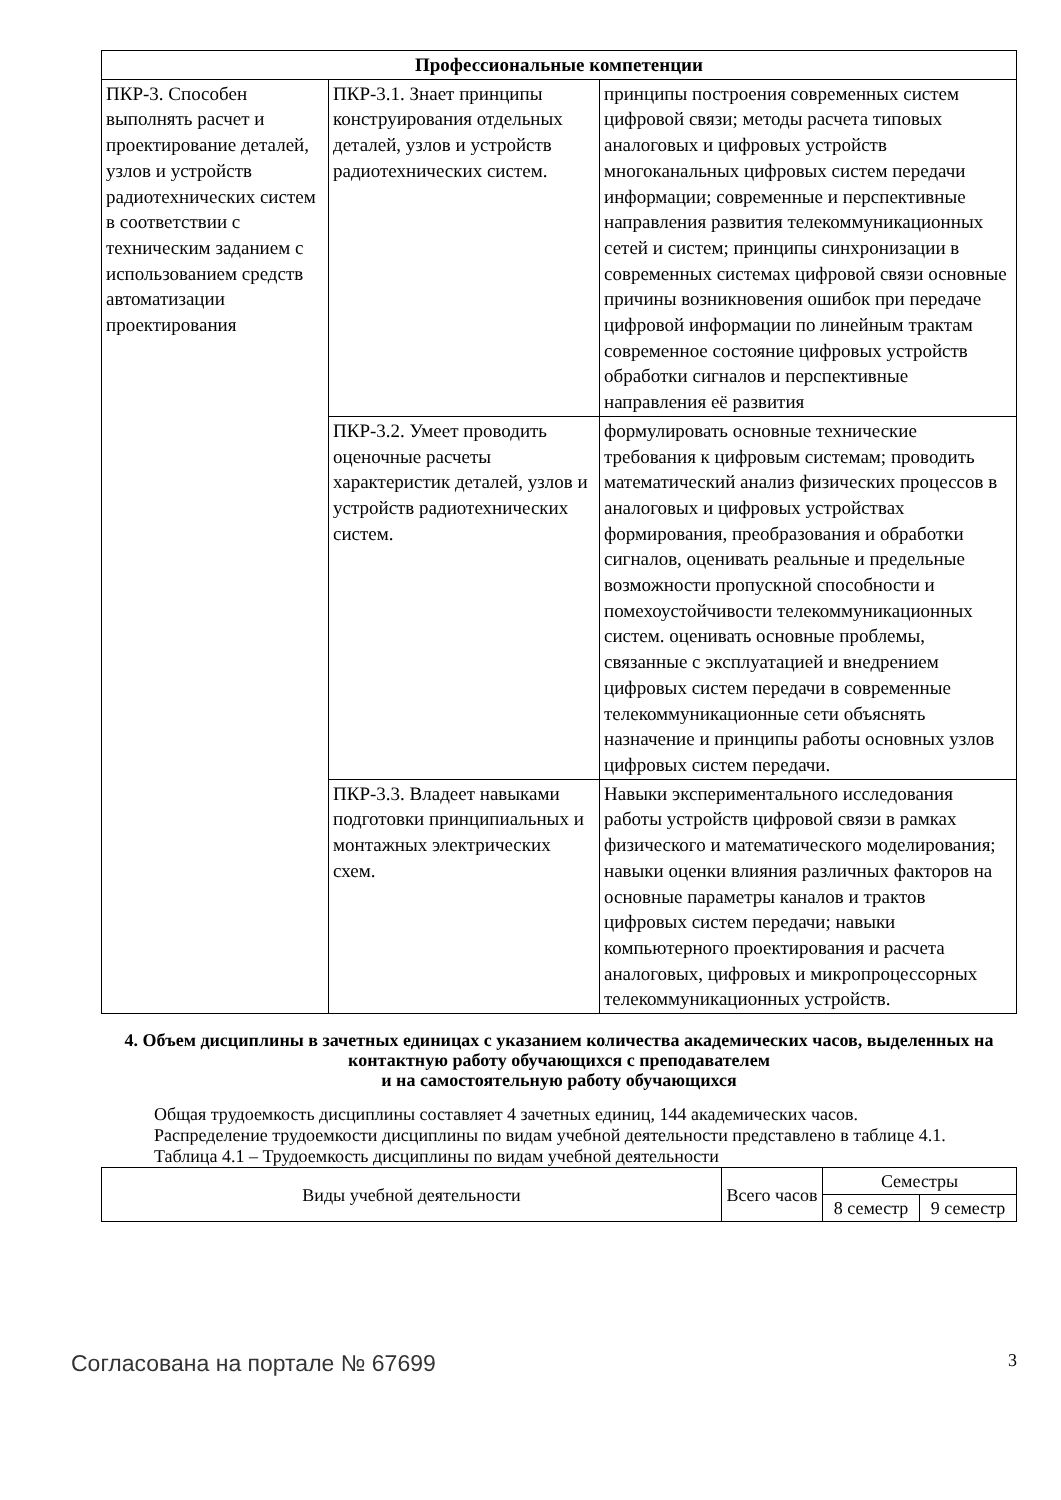| Профессиональные компетенции | | |
| --- | --- | --- |
| ПКР-3. Способен выполнять расчет и проектирование деталей, узлов и устройств радиотехнических систем в соответствии с техническим заданием с использованием средств автоматизации проектирования | ПКР-3.1. Знает принципы конструирования отдельных деталей, узлов и устройств радиотехнических систем. | принципы построения современных систем цифровой связи; методы расчета типовых аналоговых и цифровых устройств многоканальных цифровых систем передачи информации; современные и перспективные направления развития телекоммуникационных сетей и систем; принципы синхронизации в современных системах цифровой связи основные причины возникновения ошибок при передаче цифровой информации по линейным трактам современное состояние цифровых устройств обработки сигналов и перспективные направления её развития |
| | ПКР-3.2. Умеет проводить оценочные расчеты характеристик деталей, узлов и устройств радиотехнических систем. | формулировать основные технические требования к цифровым системам; проводить математический анализ физических процессов в аналоговых и цифровых устройствах формирования, преобразования и обработки сигналов, оценивать реальные и предельные возможности пропускной способности и помехоустойчивости телекоммуникационных систем. оценивать основные проблемы, связанные с эксплуатацией и внедрением цифровых систем передачи в современные телекоммуникационные сети объяснять назначение и принципы работы основных узлов цифровых систем передачи. |
| | ПКР-3.3. Владеет навыками подготовки принципиальных и монтажных электрических схем. | Навыки экспериментального исследования работы устройств цифровой связи в рамках физического и математического моделирования; навыки оценки влияния различных факторов на основные параметры каналов и трактов цифровых систем передачи; навыки компьютерного проектирования и расчета аналоговых, цифровых и микропроцессорных телекоммуникационных устройств. |
4. Объем дисциплины в зачетных единицах с указанием количества академических часов, выделенных на контактную работу обучающихся с преподавателем
и на самостоятельную работу обучающихся
Общая трудоемкость дисциплины составляет 4 зачетных единиц, 144 академических часов.
Распределение трудоемкости дисциплины по видам учебной деятельности представлено в таблице 4.1.
Таблица 4.1 – Трудоемкость дисциплины по видам учебной деятельности
| Виды учебной деятельности | Всего часов | Семестры | |
| --- | --- | --- | --- |
| | | 8 семестр | 9 семестр |
Согласована на портале № 67699 3